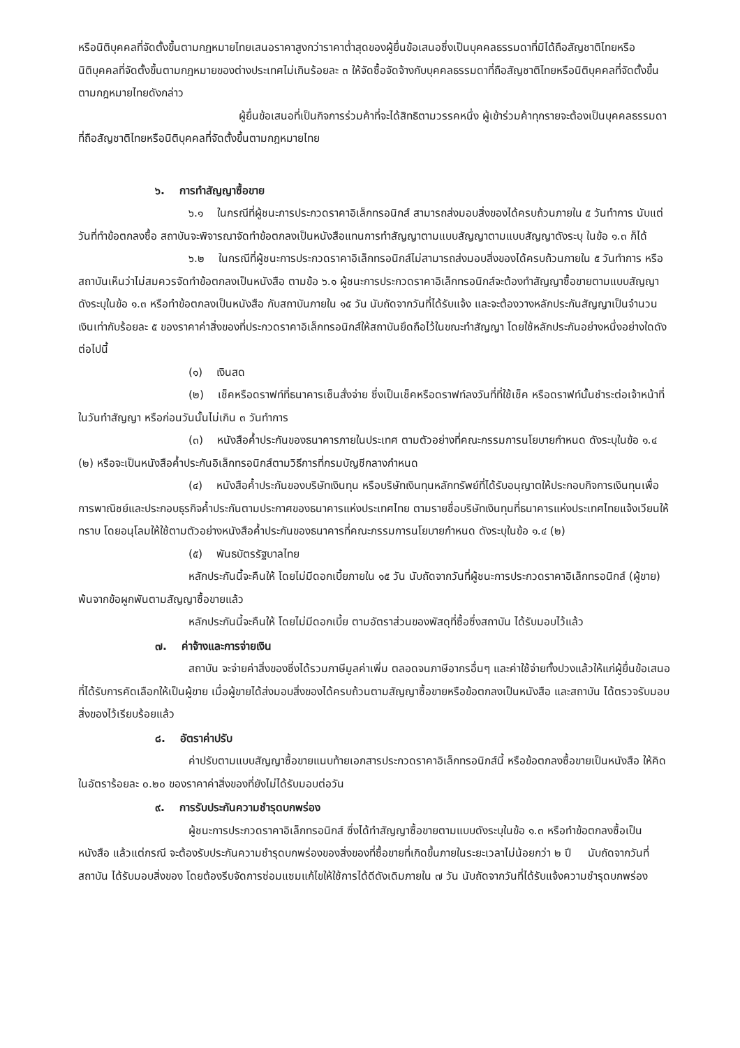หรือนิติบุคคลที่จัดตั้งขึ้นตามกฎหมายไทยเสนอราคาสูงกว่าราคาต่ำสุดของผู้ยื่นข้อเสนอซึ่งเป็นบุคคลธรรมดาที่มิได้ถือสัญชาติไทยหรือนิติบุคคลที่จัดตั้งขึ้นตามกฎหมายของต่างประเทศไม่เกินร้อยละ ๓ ให้จัดซื้อจัดจ้างกับบุคคลธรรมดาที่ถือสัญชาติไทยหรือนิติบุคคลที่จัดตั้งขึ้นตามกฎหมายไทยดังกล่าว
ผู้ยื่นข้อเสนอที่เป็นกิจการร่วมค้าที่จะได้สิทธิตามวรรคหนึ่ง ผู้เข้าร่วมค้าทุกรายจะต้องเป็นบุคคลธรรมดาที่ถือสัญชาติไทยหรือนิติบุคคลที่จัดตั้งขึ้นตามกฎหมายไทย
๖. การทำสัญญาซื้อขาย
๖.๑ ในกรณีที่ผู้ชนะการประกวดราคาอิเล็กทรอนิกส์ สามารถส่งมอบสิ่งของได้ครบถ้วนภายใน ๕ วันทำการ นับแต่วันที่ทำข้อตกลงซื้อ สถาบันจะพิจารณาจัดทำข้อตกลงเป็นหนังสือแทนการทำสัญญาตามแบบสัญญาตามแบบสัญญาดังระบุ ในข้อ ๑.๓ ก็ได้
๖.๒ ในกรณีที่ผู้ชนะการประกวดราคาอิเล็กทรอนิกส์ไม่สามารถส่งมอบสิ่งของได้ครบถ้วนภายใน ๕ วันทำการ หรือ สถาบันเห็นว่าไม่สมควรจัดทำข้อตกลงเป็นหนังสือ ตามข้อ ๖.๑ ผู้ชนะการประกวดราคาอิเล็กทรอนิกส์จะต้องทำสัญญาซื้อขายตามแบบสัญญาดังระบุในข้อ ๑.๓ หรือทำข้อตกลงเป็นหนังสือ กับสถาบันภายใน ๑๕ วัน นับถัดจากวันที่ได้รับแจ้ง และจะต้องวางหลักประกันสัญญาเป็นจำนวนเงินเท่ากับร้อยละ ๕ ของราคาค่าสิ่งของที่ประกวดราคาอิเล็กทรอนิกส์ให้สถาบันยึดถือไว้ในขณะทำสัญญา โดยใช้หลักประกันอย่างหนึ่งอย่างใดดังต่อไปนี้
(๑) เงินสด
(๒) เช็คหรือดราฟท์ที่ธนาคารเซ็นสั่งจ่าย ซึ่งเป็นเช็คหรือดราฟท์ลงวันที่ที่ใช้เช็ค หรือดราฟท์นั้นชำระต่อเจ้าหน้าที่ในวันทำสัญญา หรือก่อนวันนั้นไม่เกิน ๓ วันทำการ
(๓) หนังสือค้ำประกันของธนาคารภายในประเทศ ตามตัวอย่างที่คณะกรรมการนโยบายกำหนด ดังระบุในข้อ ๑.๔ (๒) หรือจะเป็นหนังสือค้ำประกันอิเล็กทรอนิกส์ตามวิธีการที่กรมบัญชีกลางกำหนด
(๔) หนังสือค้ำประกันของบริษัทเงินทุน หรือบริษัทเงินทุนหลักทรัพย์ที่ได้รับอนุญาตให้ประกอบกิจการเงินทุนเพื่อการพาณิชย์และประกอบธุรกิจค้ำประกันตามประกาศของธนาคารแห่งประเทศไทย ตามรายชื่อบริษัทเงินทุนที่ธนาคารแห่งประเทศไทยแจ้งเวียนให้ทราบ โดยอนุโลมให้ใช้ตามตัวอย่างหนังสือค้ำประกันของธนาคารที่คณะกรรมการนโยบายกำหนด ดังระบุในข้อ ๑.๔ (๒)
(๕) พันธบัตรรัฐบาลไทย
หลักประกันนี้จะคืนให้ โดยไม่มีดอกเบี้ยภายใน ๑๕ วัน นับถัดจากวันที่ผู้ชนะการประกวดราคาอิเล็กทรอนิกส์ (ผู้ขาย) พ้นจากข้อผูกพันตามสัญญาซื้อขายแล้ว
หลักประกันนี้จะคืนให้ โดยไม่มีดอกเบี้ย ตามอัตราส่วนของพัสดุที่ซื้อซึ่งสถาบัน ได้รับมอบไว้แล้ว
๗. ค่าจ้างและการจ่ายเงิน
สถาบัน จะจ่ายค่าสิ่งของซึ่งได้รวมภาษีมูลค่าเพิ่ม ตลอดจนภาษีอากรอื่นๆ และค่าใช้จ่ายทั้งปวงแล้วให้แก่ผู้ยื่นข้อเสนอที่ได้รับการคัดเลือกให้เป็นผู้ขาย เมื่อผู้ขายได้ส่งมอบสิ่งของได้ครบถ้วนตามสัญญาซื้อขายหรือข้อตกลงเป็นหนังสือ และสถาบัน ได้ตรวจรับมอบสิ่งของไว้เรียบร้อยแล้ว
๘. อัตราค่าปรับ
ค่าปรับตามแบบสัญญาซื้อขายแนบท้ายเอกสารประกวดราคาอิเล็กทรอนิกส์นี้ หรือข้อตกลงซื้อขายเป็นหนังสือ ให้คิดในอัตราร้อยละ ๐.๒๐ ของราคาค่าสิ่งของที่ยังไม่ได้รับมอบต่อวัน
๙. การรับประกันความชำรุดบกพร่อง
ผู้ชนะการประกวดราคาอิเล็กทรอนิกส์ ซึ่งได้ทำสัญญาซื้อขายตามแบบดังระบุในข้อ ๑.๓ หรือทำข้อตกลงซื้อเป็นหนังสือ แล้วแต่กรณี จะต้องรับประกันความชำรุดบกพร่องของสิ่งของที่ซื้อขายที่เกิดขึ้นภายในระยะเวลาไม่น้อยกว่า ๒ ปี นับถัดจากวันที่ สถาบัน ได้รับมอบสิ่งของ โดยต้องรีบจัดการซ่อมแซมแก้ไขให้ใช้การได้ดีดังเดิมภายใน ๗ วัน นับถัดจากวันที่ได้รับแจ้งความชำรุดบกพร่อง